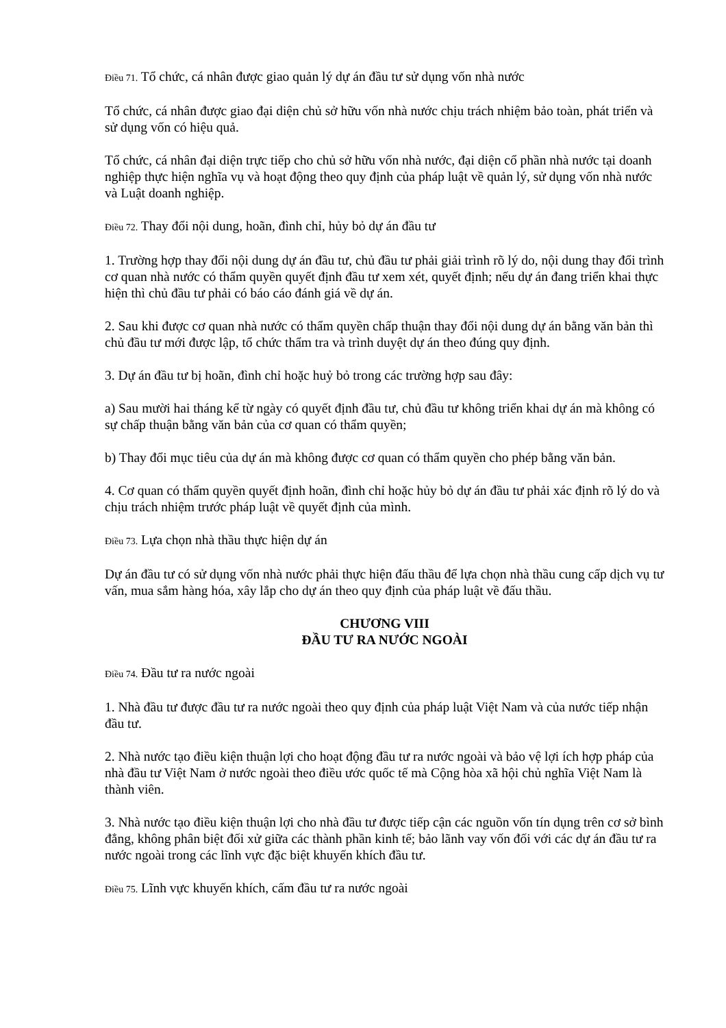Điều 71. Tổ chức, cá nhân được giao quản lý dự án đầu tư sử dụng vốn nhà nước
Tổ chức, cá nhân được giao đại diện chủ sở hữu vốn nhà nước chịu trách nhiệm bảo toàn, phát triển và sử dụng vốn có hiệu quả.
Tổ chức, cá nhân đại diện trực tiếp cho chủ sở hữu vốn nhà nước, đại diện cổ phần nhà nước tại doanh nghiệp thực hiện nghĩa vụ và hoạt động theo quy định của pháp luật về quản lý, sử dụng vốn nhà nước và Luật doanh nghiệp.
Điều 72. Thay đổi nội dung, hoãn, đình chỉ, hủy bỏ dự án đầu tư
1. Trường hợp thay đổi nội dung dự án đầu tư, chủ đầu tư phải giải trình rõ lý do, nội dung thay đổi trình cơ quan nhà nước có thẩm quyền quyết định đầu tư xem xét, quyết định; nếu dự án đang triển khai thực hiện thì chủ đầu tư phải có báo cáo đánh giá về dự án.
2. Sau khi được cơ quan nhà nước có thẩm quyền chấp thuận thay đổi nội dung dự án bằng văn bản thì chủ đầu tư mới được lập, tổ chức thẩm tra và trình duyệt dự án theo đúng quy định.
3. Dự án đầu tư bị hoãn, đình chỉ hoặc huỷ bỏ trong các trường hợp sau đây:
a) Sau mười hai tháng kể từ ngày có quyết định đầu tư, chủ đầu tư không triển khai dự án mà không có sự chấp thuận bằng văn bản của cơ quan có thẩm quyền;
b) Thay đổi mục tiêu của dự án mà không được cơ quan có thẩm quyền cho phép bằng văn bản.
4. Cơ quan có thẩm quyền quyết định hoãn, đình chỉ hoặc hủy bỏ dự án đầu tư phải xác định rõ lý do và chịu trách nhiệm trước pháp luật về quyết định của mình.
Điều 73. Lựa chọn nhà thầu thực hiện dự án
Dự án đầu tư có sử dụng vốn nhà nước phải thực hiện đấu thầu để lựa chọn nhà thầu cung cấp dịch vụ tư vấn, mua sắm hàng hóa, xây lắp cho dự án theo quy định của pháp luật về đấu thầu.
CHƯƠNG VIII
ĐẦU TƯ RA NƯỚC NGOÀI
Điều 74. Đầu tư ra nước ngoài
1. Nhà đầu tư được đầu tư ra nước ngoài theo quy định của pháp luật Việt Nam và của nước tiếp nhận đầu tư.
2. Nhà nước tạo điều kiện thuận lợi cho hoạt động đầu tư ra nước ngoài và bảo vệ lợi ích hợp pháp của nhà đầu tư Việt Nam ở nước ngoài theo điều ước quốc tế mà Cộng hòa xã hội chủ nghĩa Việt Nam là thành viên.
3. Nhà nước tạo điều kiện thuận lợi cho nhà đầu tư được tiếp cận các nguồn vốn tín dụng trên cơ sở bình đẳng, không phân biệt đối xử giữa các thành phần kinh tế; bảo lãnh vay vốn đối với các dự án đầu tư ra nước ngoài trong các lĩnh vực đặc biệt khuyến khích đầu tư.
Điều 75. Lĩnh vực khuyến khích, cấm đầu tư ra nước ngoài